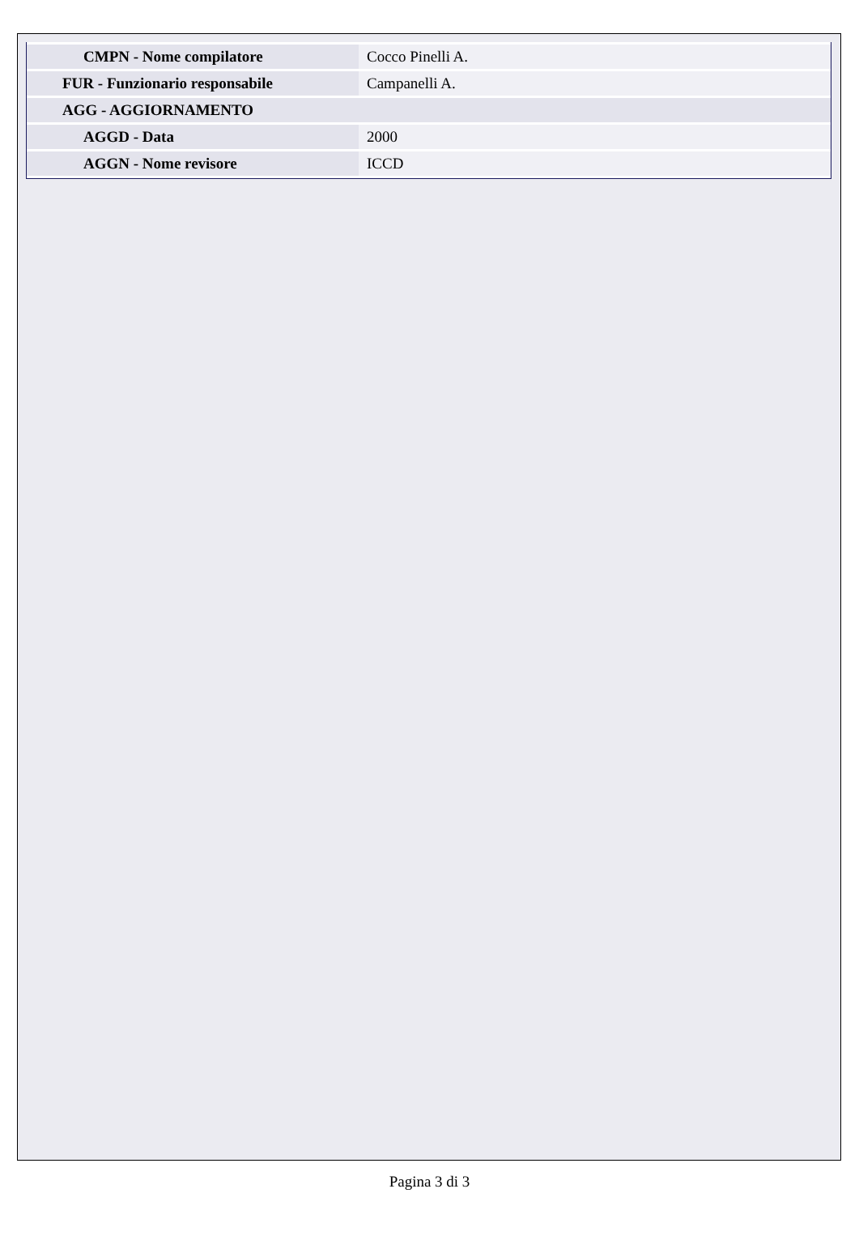| CMPN - Nome compilatore | Cocco Pinelli A. |
| FUR - Funzionario responsabile | Campanelli A. |
| AGG - AGGIORNAMENTO | |
| AGGD - Data | 2000 |
| AGGN - Nome revisore | ICCD |
Pagina 3 di 3